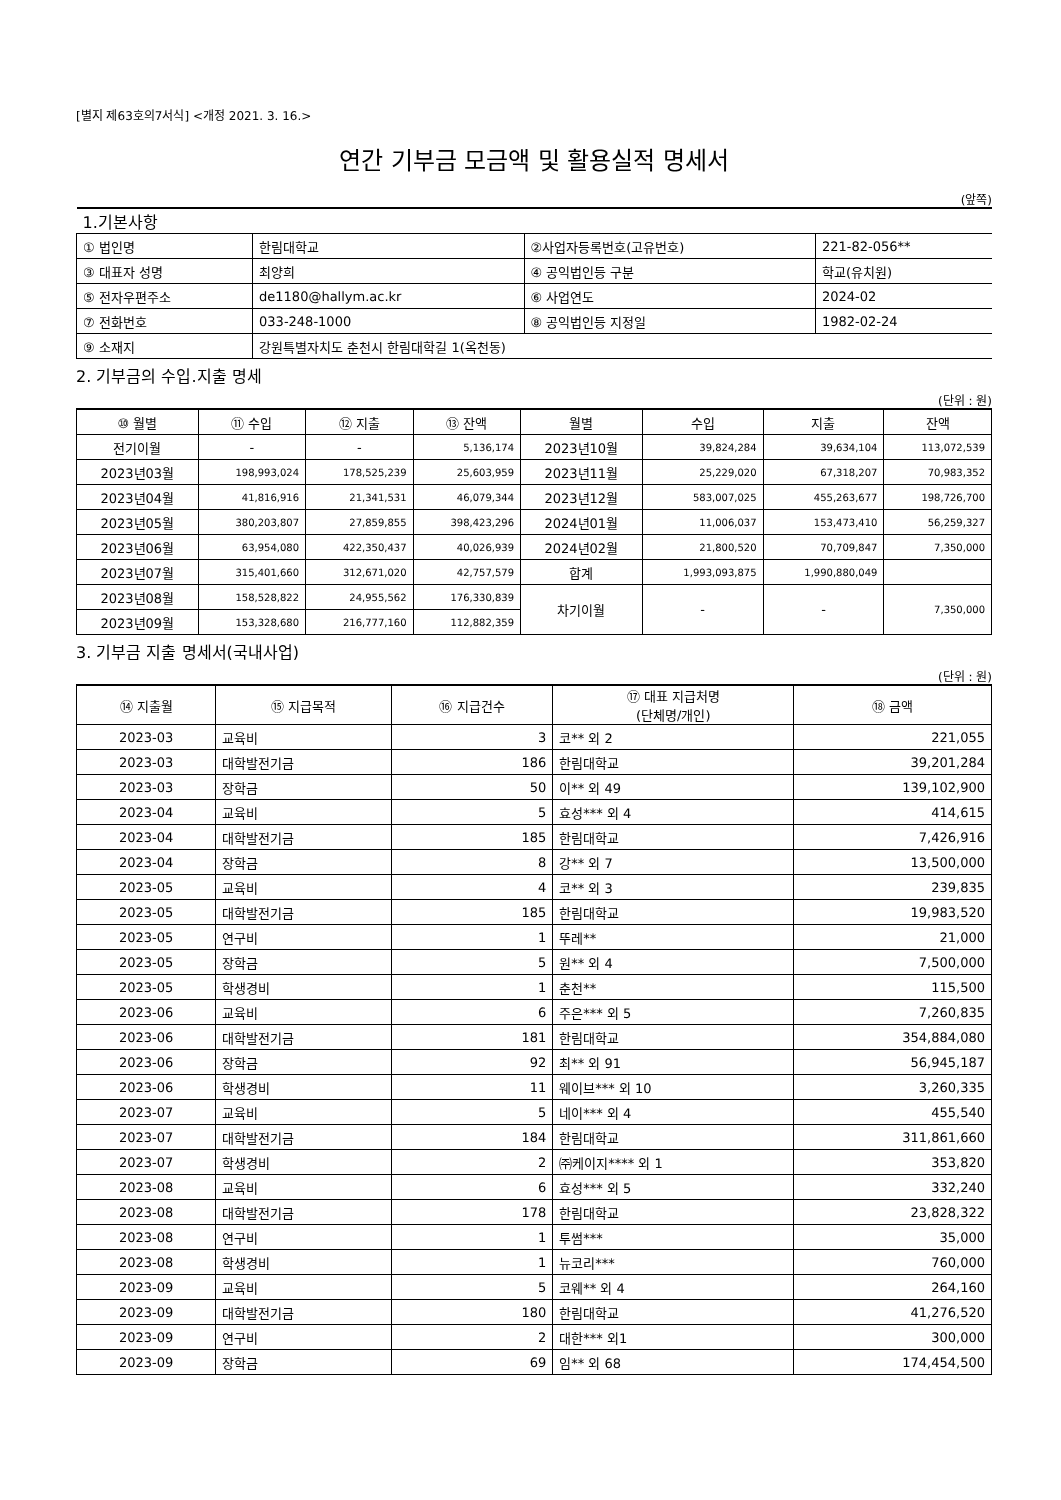[별지 제63호의7서식] <개정 2021. 3. 16.>
연간 기부금 모금액 및 활용실적 명세서
(앞쪽)
| 1.기본사항 | | | |
| ① 법인명 | 한림대학교 | ②사업자등록번호(고유번호) | 221-82-056** |
| ③ 대표자 성명 | 최양희 | ④ 공익법인등 구분 | 학교(유치원) |
| ⑤ 전자우편주소 | de1180@hallym.ac.kr | ⑥ 사업연도 | 2024-02 |
| ⑦ 전화번호 | 033-248-1000 | ⑧ 공익법인등 지정일 | 1982-02-24 |
| ⑨ 소재지 | 강원특별자치도 춘천시 한림대학길 1(옥천동) | | |
2. 기부금의 수입.지출 명세
(단위 : 원)
| ⑩ 월별 | ⑪ 수입 | ⑫ 지출 | ⑬ 잔액 | 월별 | 수입 | 지출 | 잔액 |
| --- | --- | --- | --- | --- | --- | --- | --- |
| 전기이월 | - | - | 5,136,174 | 2023년10월 | 39,824,284 | 39,634,104 | 113,072,539 |
| 2023년03월 | 198,993,024 | 178,525,239 | 25,603,959 | 2023년11월 | 25,229,020 | 67,318,207 | 70,983,352 |
| 2023년04월 | 41,816,916 | 21,341,531 | 46,079,344 | 2023년12월 | 583,007,025 | 455,263,677 | 198,726,700 |
| 2023년05월 | 380,203,807 | 27,859,855 | 398,423,296 | 2024년01월 | 11,006,037 | 153,473,410 | 56,259,327 |
| 2023년06월 | 63,954,080 | 422,350,437 | 40,026,939 | 2024년02월 | 21,800,520 | 70,709,847 | 7,350,000 |
| 2023년07월 | 315,401,660 | 312,671,020 | 42,757,579 | 합계 | 1,993,093,875 | 1,990,880,049 | |
| 2023년08월 | 158,528,822 | 24,955,562 | 176,330,839 | 차기이월 | - | - | 7,350,000 |
| 2023년09월 | 153,328,680 | 216,777,160 | 112,882,359 | | | | |
3. 기부금 지출 명세서(국내사업)
(단위 : 원)
| ⑭ 지출월 | ⑮ 지급목적 | ⑯ 지급건수 | ⑰ 대표 지급처명 (단체명/개인) | ⑱ 금액 |
| --- | --- | --- | --- | --- |
| 2023-03 | 교육비 | 3 | 코** 외 2 | 221,055 |
| 2023-03 | 대학발전기금 | 186 | 한림대학교 | 39,201,284 |
| 2023-03 | 장학금 | 50 | 이** 외 49 | 139,102,900 |
| 2023-04 | 교육비 | 5 | 효성*** 외 4 | 414,615 |
| 2023-04 | 대학발전기금 | 185 | 한림대학교 | 7,426,916 |
| 2023-04 | 장학금 | 8 | 강** 외 7 | 13,500,000 |
| 2023-05 | 교육비 | 4 | 코** 외 3 | 239,835 |
| 2023-05 | 대학발전기금 | 185 | 한림대학교 | 19,983,520 |
| 2023-05 | 연구비 | 1 | 뚜레** | 21,000 |
| 2023-05 | 장학금 | 5 | 원** 외 4 | 7,500,000 |
| 2023-05 | 학생경비 | 1 | 춘천** | 115,500 |
| 2023-06 | 교육비 | 6 | 주은*** 외 5 | 7,260,835 |
| 2023-06 | 대학발전기금 | 181 | 한림대학교 | 354,884,080 |
| 2023-06 | 장학금 | 92 | 최** 외 91 | 56,945,187 |
| 2023-06 | 학생경비 | 11 | 웨이브*** 외 10 | 3,260,335 |
| 2023-07 | 교육비 | 5 | 네이*** 외 4 | 455,540 |
| 2023-07 | 대학발전기금 | 184 | 한림대학교 | 311,861,660 |
| 2023-07 | 학생경비 | 2 | ㈜케이지**** 외 1 | 353,820 |
| 2023-08 | 교육비 | 6 | 효성*** 외 5 | 332,240 |
| 2023-08 | 대학발전기금 | 178 | 한림대학교 | 23,828,322 |
| 2023-08 | 연구비 | 1 | 투썸*** | 35,000 |
| 2023-08 | 학생경비 | 1 | 뉴코리*** | 760,000 |
| 2023-09 | 교육비 | 5 | 코웨** 외 4 | 264,160 |
| 2023-09 | 대학발전기금 | 180 | 한림대학교 | 41,276,520 |
| 2023-09 | 연구비 | 2 | 대한*** 외1 | 300,000 |
| 2023-09 | 장학금 | 69 | 임** 외 68 | 174,454,500 |